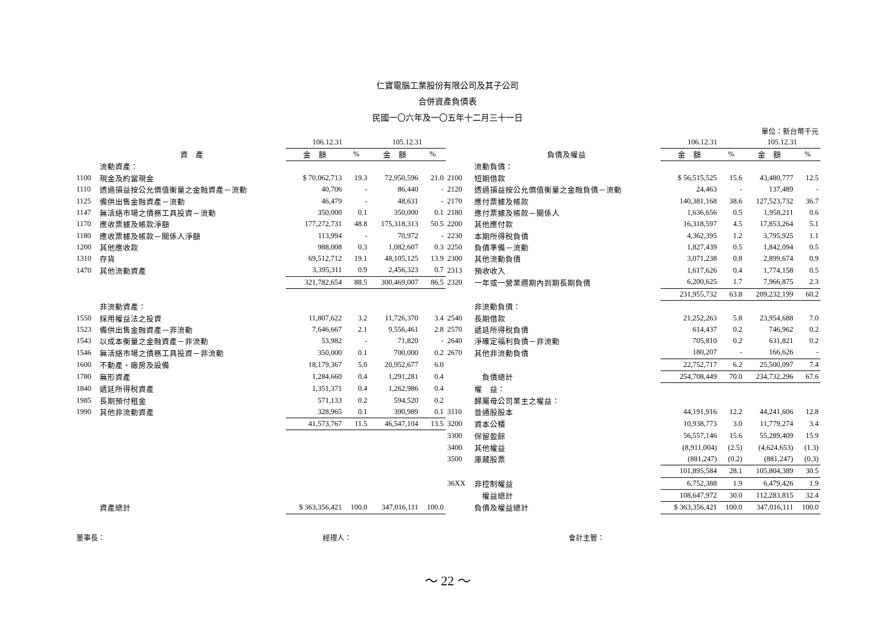仁寶電腦工業股份有限公司及其子公司
合併資產負債表
民國一〇六年及一〇五年十二月三十一日
單位：新台幣千元
| | | 106.12.31 | | 105.12.31 | | | | 106.12.31 | | 105.12.31 | |
| --- | --- | --- | --- | --- | --- | --- | --- | --- | --- | --- | --- |
| | 資 產 | 金 額 | % | 金 額 | % | | 負債及權益 | 金 額 | % | 金 額 | % |
| | 流動資產： | | | | | | 流動負債： | | | | |
| 1100 | 現金及約當現金 | $ 70,062,713 | 19.3 | 72,950,596 | 21.0 | 2100 | 短期借款 | $ 56,515,525 | 15.6 | 43,480,777 | 12.5 |
| 1110 | 透過損益按公允價值衡量之金融資產－流動 | 40,706 | - | 86,440 | - | 2120 | 透過損益按公允價值衡量之金融負債－流動 | 24,463 | - | 137,489 | - |
| 1125 | 備供出售金融資產－流動 | 46,479 | - | 48,631 | - | 2170 | 應付票據及帳款 | 140,381,168 | 38.6 | 127,523,732 | 36.7 |
| 1147 | 無活絡市場之債務工具投資－流動 | 350,000 | 0.1 | 350,000 | 0.1 | 2180 | 應付票據及帳款－關係人 | 1,636,656 | 0.5 | 1,958,211 | 0.6 |
| 1170 | 應收票據及帳款淨額 | 177,272,731 | 48.8 | 175,318,313 | 50.5 | 2200 | 其他應付款 | 16,318,597 | 4.5 | 17,853,264 | 5.1 |
| 1180 | 應收票據及帳款－關係人淨額 | 113,994 | - | 70,972 | - | 2230 | 本期所得稅負債 | 4,362,395 | 1.2 | 3,795,925 | 1.1 |
| 1200 | 其他應收款 | 988,008 | 0.3 | 1,082,607 | 0.3 | 2250 | 負債準備－流動 | 1,827,439 | 0.5 | 1,842,094 | 0.5 |
| 1310 | 存貨 | 69,512,712 | 19.1 | 48,105,125 | 13.9 | 2300 | 其他流動負債 | 3,071,238 | 0.8 | 2,899,674 | 0.9 |
| 1470 | 其他流動資產 | 3,395,311 | 0.9 | 2,456,323 | 0.7 | 2313 | 預收收入 | 1,617,626 | 0.4 | 1,774,158 | 0.5 |
| | | 321,782,654 | 88.5 | 300,469,007 | 86.5 | 2320 | 一年或一營業週期內到期長期負債 | 6,200,625 | 1.7 | 7,966,875 | 2.3 |
| | | | | | | | | 231,955,732 | 63.8 | 209,232,199 | 60.2 |
| | 非流動資產： | | | | | | 非流動負債： | | | | |
| 1550 | 採用權益法之投資 | 11,807,622 | 3.2 | 11,726,370 | 3.4 | 2540 | 長期借款 | 21,252,263 | 5.8 | 23,954,688 | 7.0 |
| 1523 | 備供出售金融資產－非流動 | 7,646,667 | 2.1 | 9,556,461 | 2.8 | 2570 | 遞延所得稅負債 | 614,437 | 0.2 | 746,962 | 0.2 |
| 1543 | 以成本衡量之金融資產－非流動 | 53,982 | - | 71,820 | - | 2640 | 淨確定福利負債－非流動 | 705,810 | 0.2 | 631,821 | 0.2 |
| 1546 | 無活絡市場之債務工具投資－非流動 | 350,000 | 0.1 | 700,000 | 0.2 | 2670 | 其他非流動負債 | 180,207 | - | 166,626 | - |
| 1600 | 不動產、廠房及設備 | 18,179,367 | 5.0 | 20,952,677 | 6.0 | | | 22,752,717 | 6.2 | 25,500,097 | 7.4 |
| 1780 | 無形資產 | 1,284,660 | 0.4 | 1,291,281 | 0.4 | | 負債總計 | 254,708,449 | 70.0 | 234,732,296 | 67.6 |
| 1840 | 遞延所得稅資產 | 1,351,371 | 0.4 | 1,262,986 | 0.4 | | 權 益： | | | | |
| 1985 | 長期預付租金 | 571,133 | 0.2 | 594,520 | 0.2 | | 歸屬母公司業主之權益： | | | | |
| 1990 | 其他非流動資產 | 328,965 | 0.1 | 390,989 | 0.1 | 3110 | 普通股股本 | 44,191,916 | 12.2 | 44,241,606 | 12.8 |
| | | 41,573,767 | 11.5 | 46,547,104 | 13.5 | 3200 | 資本公積 | 10,938,773 | 3.0 | 11,779,274 | 3.4 |
| | | | | | | 3300 | 保留盈餘 | 56,557,146 | 15.6 | 55,289,409 | 15.9 |
| | | | | | | 3400 | 其他權益 | (8,911,004) | (2.5) | (4,624,653) | (1.3) |
| | | | | | | 3500 | 庫藏股票 | (881,247) | (0.2) | (881,247) | (0.3) |
| | | | | | | | | 101,895,584 | 28.1 | 105,804,389 | 30.5 |
| | | | | | | 36XX | 非控制權益 | 6,752,388 | 1.9 | 6,479,426 | 1.9 |
| | | | | | | | 權益總計 | 108,647,972 | 30.0 | 112,283,815 | 32.4 |
| | 資產總計 | $ 363,356,421 | 100.0 | 347,016,111 | 100.0 | | 負債及權益總計 | $ 363,356,421 | 100.0 | 347,016,111 | 100.0 |
董事長： 經理人： 會計主管：
～ 22 ～